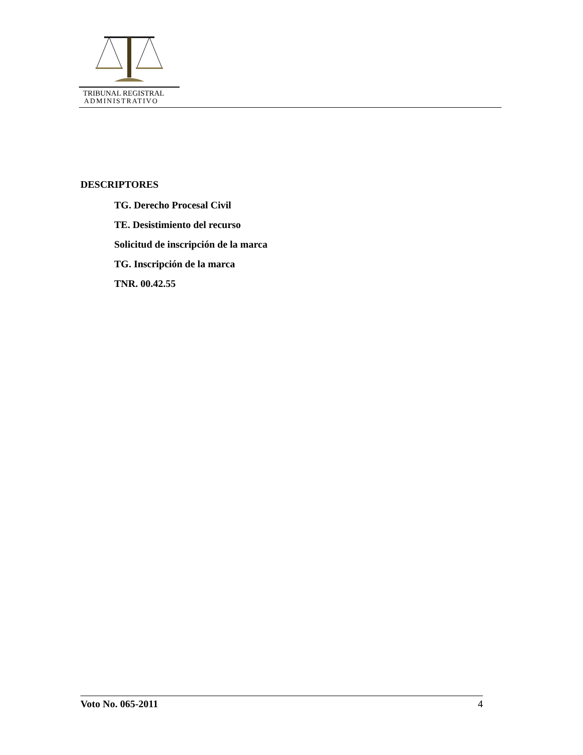TRIBUNAL REGISTRAL
ADMINISTRATIVO
DESCRIPTORES
TG. Derecho Procesal Civil
TE. Desistimiento del recurso
Solicitud de inscripción de la marca
TG. Inscripción de la marca
TNR. 00.42.55
Voto No. 065-2011 4